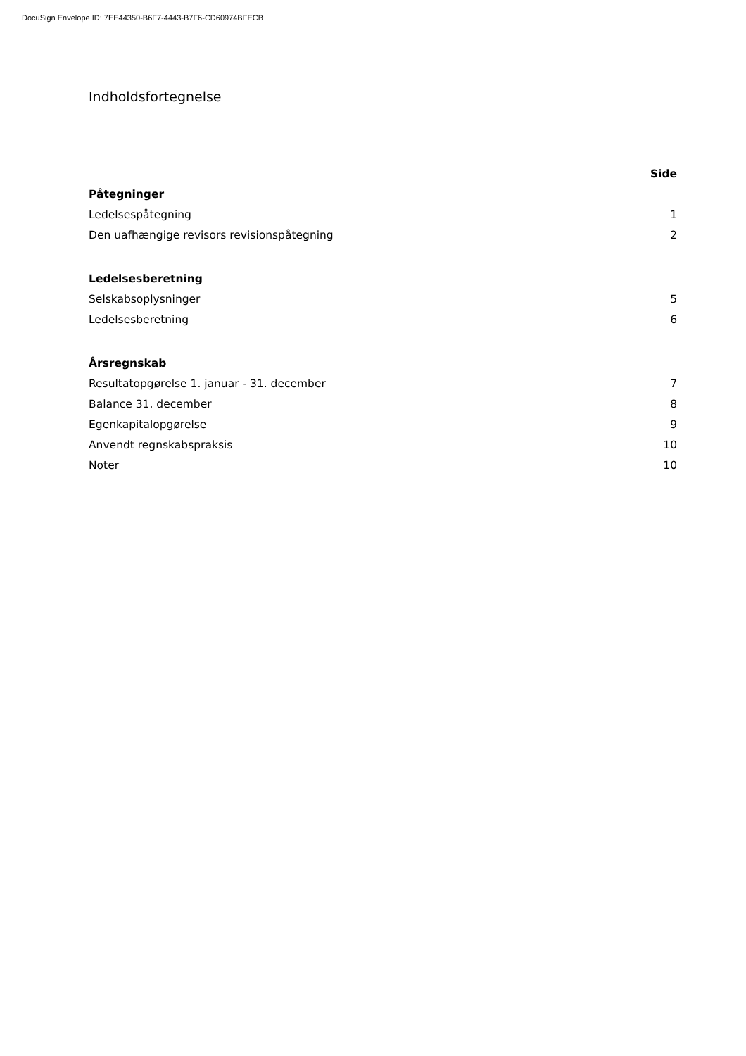DocuSign Envelope ID: 7EE44350-B6F7-4443-B7F6-CD60974BFECB
Indholdsfortegnelse
| | Side |
| Påtegninger | |
| Ledelsespåtegning | 1 |
| Den uafhængige revisors revisionspåtegning | 2 |
| Ledelsesberetning | |
| Selskabsoplysninger | 5 |
| Ledelsesberetning | 6 |
| Årsregnskab | |
| Resultatopgørelse 1. januar - 31. december | 7 |
| Balance 31. december | 8 |
| Egenkapitalopgørelse | 9 |
| Anvendt regnskabspraksis | 10 |
| Noter | 10 |